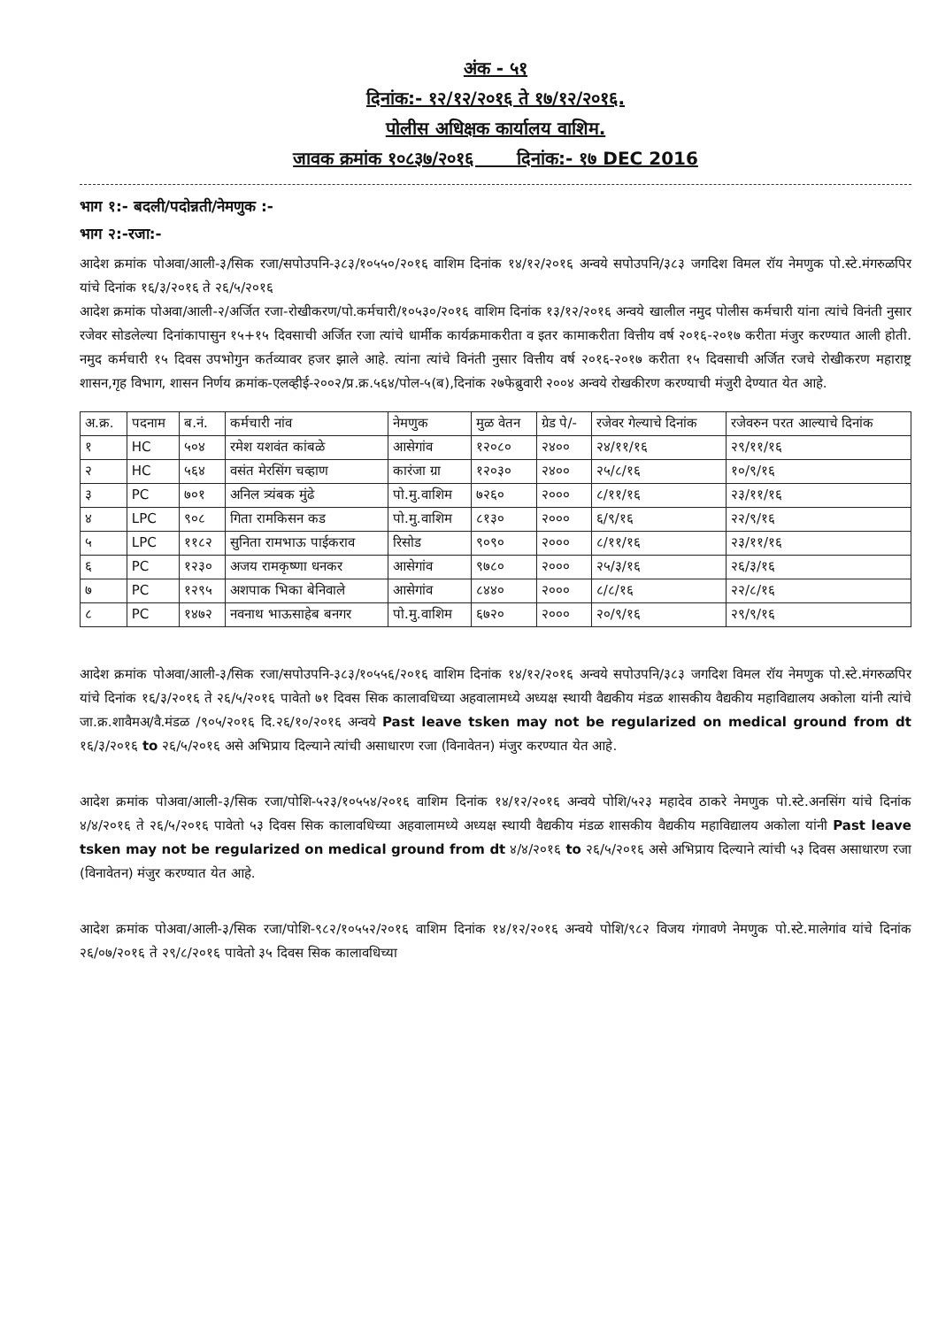अंक - ५१
दिनांक:- १२/१२/२०१६ ते १७/१२/२०१६.
पोलीस अधिक्षक कार्यालय वाशिम.
जावक क्रमांक १०८३७/२०१६ दिनांक:- १७ DEC 2016
भाग १:- बदली/पदोन्नती/नेमणुक :-
भाग २:-रजा:-
आदेश क्रमांक पोअवा/आली-३/सिक रजा/सपोउपनि-३८३/१०५५०/२०१६ वाशिम दिनांक १४/१२/२०१६ अन्वये सपोउपनि/३८३ जगदिश विमल रॉय नेमणुक पो.स्टे.मंगरुळपिर यांचे दिनांक १६/३/२०१६ ते २६/५/२०१६
आदेश क्रमांक पोअवा/आली-२/अर्जित रजा-रोखीकरण/पो.कर्मचारी/१०५३०/२०१६ वाशिम दिनांक १३/१२/२०१६ अन्वये खालील नमुद पोलीस कर्मचारी यांना त्यांचे विनंती नुसार रजेवर सोडलेल्या दिनांकापासुन १५+१५ दिवसाची अर्जित रजा त्यांचे धार्मीक कार्यक्रमाकरीता व इतर कामाकरीता वित्तीय वर्ष २०१६-२०१७ करीता मंजुर करण्यात आली होती. नमुद कर्मचारी १५ दिवस उपभोगुन कर्तव्यावर हजर झाले आहे. त्यांना त्यांचे विनंती नुसार वित्तीय वर्ष २०१६-२०१७ करीता १५ दिवसाची अर्जित रजचे रोखीकरण महाराष्ट्र शासन,गृह विभाग, शासन निर्णय क्रमांक-एलव्हीई-२००२/प्र.क्र.५६४/पोल-५(ब),दिनांक २७फेब्रुवारी २००४ अन्वये रोखकीरण करण्याची मंजुरी देण्यात येत आहे.
| अ.क्र. | पदनाम | ब.नं. | कर्मचारी नांव | नेमणुक | मुळ वेतन | ग्रेड पे/- | रजेवर गेल्याचे दिनांक | रजेवरुन परत आल्याचे दिनांक |
| --- | --- | --- | --- | --- | --- | --- | --- | --- |
| १ | HC | ५०४ | रमेश यशवंत कांबळे | आसेगांव | १२०८० | २४०० | २४/११/१६ | २९/११/१६ |
| २ | HC | ५६४ | वसंत मेरसिंग चव्हाण | कारंजा ग्रा | १२०३० | २४०० | २५/८/१६ | १०/९/१६ |
| ३ | PC | ७०१ | अनिल त्र्यंबक मुंढे | पो.मु.वाशिम | ७२६० | २००० | ८/११/१६ | २३/११/१६ |
| ४ | LPC | ९०८ | गिता रामकिसन कड | पो.मु.वाशिम | ८१३० | २००० | ६/९/१६ | २२/९/१६ |
| ५ | LPC | ११८२ | सुनिता रामभाऊ पाईकराव | रिसोड | ९०९० | २००० | ८/११/१६ | २३/११/१६ |
| ६ | PC | १२३० | अजय रामकृष्णा धनकर | आसेगांव | ९७८० | २००० | २५/३/१६ | २६/३/१६ |
| ७ | PC | १२९५ | अशपाक भिका बेनिवाले | आसेगांव | ८४४० | २००० | ८/८/१६ | २२/८/१६ |
| ८ | PC | १४७२ | नवनाथ भाऊसाहेब बनगर | पो.मु.वाशिम | ६७२० | २००० | २०/९/१६ | २९/९/१६ |
आदेश क्रमांक पोअवा/आली-३/सिक रजा/सपोउपनि-३८३/१०५५६/२०१६ वाशिम दिनांक १४/१२/२०१६ अन्वये सपोउपनि/३८३ जगदिश विमल रॉय नेमणुक पो.स्टे.मंगरुळपिर यांचे दिनांक १६/३/२०१६ ते २६/५/२०१६ पावेतो ७१ दिवस सिक कालावधिच्या अहवालामध्ये अध्यक्ष स्थायी वैद्यकीय मंडळ शासकीय वैद्यकीय महाविद्यालय अकोला यांनी त्यांचे जा.क्र.शावैमअ/वै.मंडळ /९०५/२०१६ दि.२६/१०/२०१६ अन्वये Past leave tsken may not be regularized on medical ground from dt १६/३/२०१६ to २६/५/२०१६ असे अभिप्राय दिल्याने त्यांची असाधारण रजा (विनावेतन) मंजुर करण्यात येत आहे.
आदेश क्रमांक पोअवा/आली-३/सिक रजा/पोशि-५२३/१०५५४/२०१६ वाशिम दिनांक १४/१२/२०१६ अन्वये पोशि/५२३ महादेव ठाकरे नेमणुक पो.स्टे.अनसिंग यांचे दिनांक ४/४/२०१६ ते २६/५/२०१६ पावेतो ५३ दिवस सिक कालावधिच्या अहवालामध्ये अध्यक्ष स्थायी वैद्यकीय मंडळ शासकीय वैद्यकीय महाविद्यालय अकोला यांनी Past leave tsken may not be regularized on medical ground from dt ४/४/२०१६ to २६/५/२०१६ असे अभिप्राय दिल्याने त्यांची ५३ दिवस असाधारण रजा (विनावेतन) मंजुर करण्यात येत आहे.
आदेश क्रमांक पोअवा/आली-३/सिक रजा/पोशि-९८२/१०५५२/२०१६ वाशिम दिनांक १४/१२/२०१६ अन्वये पोशि/९८२ विजय गंगावणे नेमणुक पो.स्टे.मालेगांव यांचे दिनांक २६/०७/२०१६ ते २९/८/२०१६ पावेतो ३५ दिवस सिक कालावधिच्या